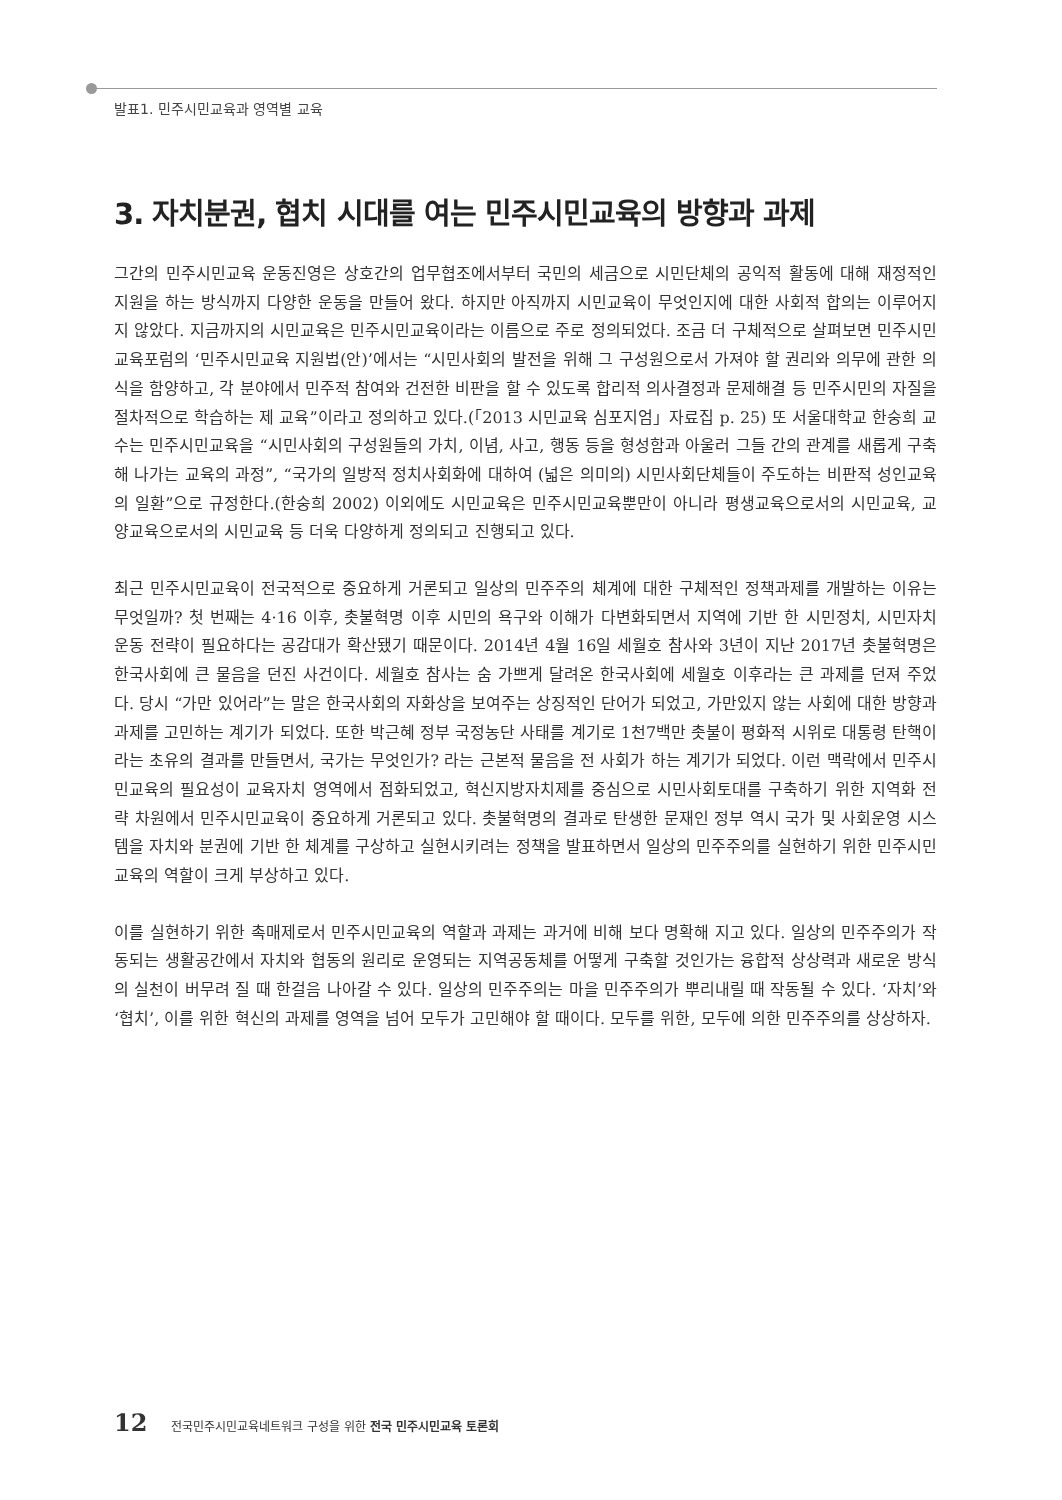발표1. 민주시민교육과 영역별 교육
3. 자치분권, 협치 시대를 여는 민주시민교육의 방향과 과제
그간의 민주시민교육 운동진영은 상호간의 업무협조에서부터 국민의 세금으로 시민단체의 공익적 활동에 대해 재정적인 지원을 하는 방식까지 다양한 운동을 만들어 왔다. 하지만 아직까지 시민교육이 무엇인지에 대한 사회적 합의는 이루어지지 않았다. 지금까지의 시민교육은 민주시민교육이라는 이름으로 주로 정의되었다. 조금 더 구체적으로 살펴보면 민주시민교육포럼의 ‘민주시민교육 지원법(안)’에서는 “시민사회의 발전을 위해 그 구성원으로서 가져야 할 권리와 의무에 관한 의식을 함양하고, 각 분야에서 민주적 참여와 건전한 비판을 할 수 있도록 합리적 의사결정과 문제해결 등 민주시민의 자질을 절차적으로 학습하는 제 교육”이라고 정의하고 있다.(「2013 시민교육 심포지엄」자료집 p. 25) 또 서울대학교 한숭희 교수는 민주시민교육을 “시민사회의 구성원들의 가치, 이념, 사고, 행동 등을 형성함과 아울러 그들 간의 관계를 새롭게 구축해 나가는 교육의 과정”, “국가의 일방적 정치사회화에 대하여 (넓은 의미의) 시민사회단체들이 주도하는 비판적 성인교육의 일환”으로 규정한다.(한숭희 2002) 이외에도 시민교육은 민주시민교육뿐만이 아니라 평생교육으로서의 시민교육, 교양교육으로서의 시민교육 등 더욱 다양하게 정의되고 진행되고 있다.
최근 민주시민교육이 전국적으로 중요하게 거론되고 일상의 민주주의 체계에 대한 구체적인 정책과제를 개발하는 이유는 무엇일까? 첫 번째는 4·16 이후, 촛불혁명 이후 시민의 욕구와 이해가 다변화되면서 지역에 기반 한 시민정치, 시민자치 운동 전략이 필요하다는 공감대가 확산됐기 때문이다. 2014년 4월 16일 세월호 참사와 3년이 지난 2017년 촛불혁명은 한국사회에 큰 물음을 던진 사건이다. 세월호 참사는 숨 가쁘게 달려온 한국사회에 세월호 이후라는 큰 과제를 던져 주었다. 당시 “가만 있어라”는 말은 한국사회의 자화상을 보여주는 상징적인 단어가 되었고, 가만있지 않는 사회에 대한 방향과 과제를 고민하는 계기가 되었다. 또한 박근혜 정부 국정농단 사태를 계기로 1천7백만 촛불이 평화적 시위로 대통령 탄핵이라는 초유의 결과를 만들면서, 국가는 무엇인가? 라는 근본적 물음을 전 사회가 하는 계기가 되었다. 이런 맥락에서 민주시민교육의 필요성이 교육자치 영역에서 점화되었고, 혁신지방자치제를 중심으로 시민사회토대를 구축하기 위한 지역화 전략 차원에서 민주시민교육이 중요하게 거론되고 있다. 촛불혁명의 결과로 탄생한 문재인 정부 역시 국가 및 사회운영 시스템을 자치와 분권에 기반 한 체계를 구상하고 실현시키려는 정책을 발표하면서 일상의 민주주의를 실현하기 위한 민주시민교육의 역할이 크게 부상하고 있다.
이를 실현하기 위한 촉매제로서 민주시민교육의 역할과 과제는 과거에 비해 보다 명확해 지고 있다. 일상의 민주주의가 작동되는 생활공간에서 자치와 협동의 원리로 운영되는 지역공동체를 어떻게 구축할 것인가는 융합적 상상력과 새로운 방식의 실천이 버무려 질 때 한걸음 나아갈 수 있다. 일상의 민주주의는 마을 민주주의가 뿌리내릴 때 작동될 수 있다. ‘자치’와 ‘협치’, 이를 위한 혁신의 과제를 영역을 넘어 모두가 고민해야 할 때이다. 모두를 위한, 모두에 의한 민주주의를 상상하자.
12 전국민주시민교육네트워크 구성을 위한 전국 민주시민교육 토론회